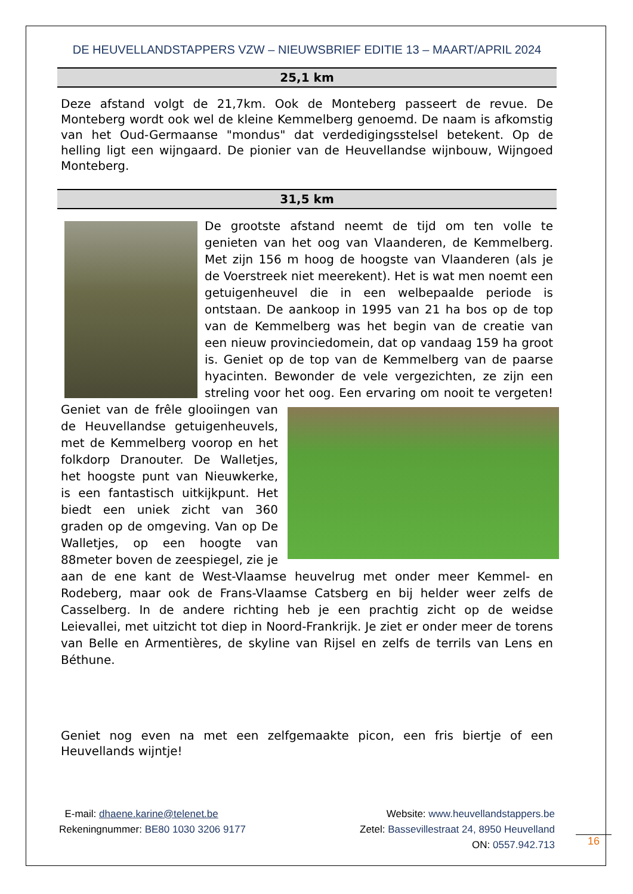DE HEUVELLANDSTAPPERS VZW – NIEUWSBRIEF EDITIE 13 – MAART/APRIL 2024
25,1 km
Deze afstand volgt de 21,7km. Ook de Monteberg passeert de revue. De Monteberg wordt ook wel de kleine Kemmelberg genoemd. De naam is afkomstig van het Oud-Germaanse "mondus" dat verdedigingsstelsel betekent. Op de helling ligt een wijngaard. De pionier van de Heuvellandse wijnbouw, Wijngoed Monteberg.
31,5 km
De grootste afstand neemt de tijd om ten volle te genieten van het oog van Vlaanderen, de Kemmelberg. Met zijn 156 m hoog de hoogste van Vlaanderen (als je de Voerstreek niet meerekent). Het is wat men noemt een getuigenheuvel die in een welbepaalde periode is ontstaan. De aankoop in 1995 van 21 ha bos op de top van de Kemmelberg was het begin van de creatie van een nieuw provinciedomein, dat op vandaag 159 ha groot is. Geniet op de top van de Kemmelberg van de paarse hyacinten. Bewonder de vele vergezichten, ze zijn een streling voor het oog. Een ervaring om nooit te vergeten! Geniet van de frêle glooiingen van de Heuvellandse getuigenheuvels, met de Kemmelberg voorop en het folkdorp Dranouter. De Walletjes, het hoogste punt van Nieuwkerke, is een fantastisch uitkijkpunt. Het biedt een uniek zicht van 360 graden op de omgeving. Van op De Walletjes, op een hoogte van 88meter boven de zeespiegel, zie je aan de ene kant de West-Vlaamse heuvelrug met onder meer Kemmel- en Rodeberg, maar ook de Frans-Vlaamse Catsberg en bij helder weer zelfs de Casselberg. In de andere richting heb je een prachtig zicht op de weidse Leievallei, met uitzicht tot diep in Noord-Frankrijk. Je ziet er onder meer de torens van Belle en Armentières, de skyline van Rijsel en zelfs de terrils van Lens en Béthune.
Geniet nog even na met een zelfgemaakte picon, een fris biertje of een Heuvellands wijntje!
E-mail: dhaene.karine@telenet.be
Rekeningnummer: BE80 1030 3206 9177
Website: www.heuvellandstappers.be
Zetel: Bassevillestraat 24, 8950 Heuvelland
ON: 0557.942.713
16